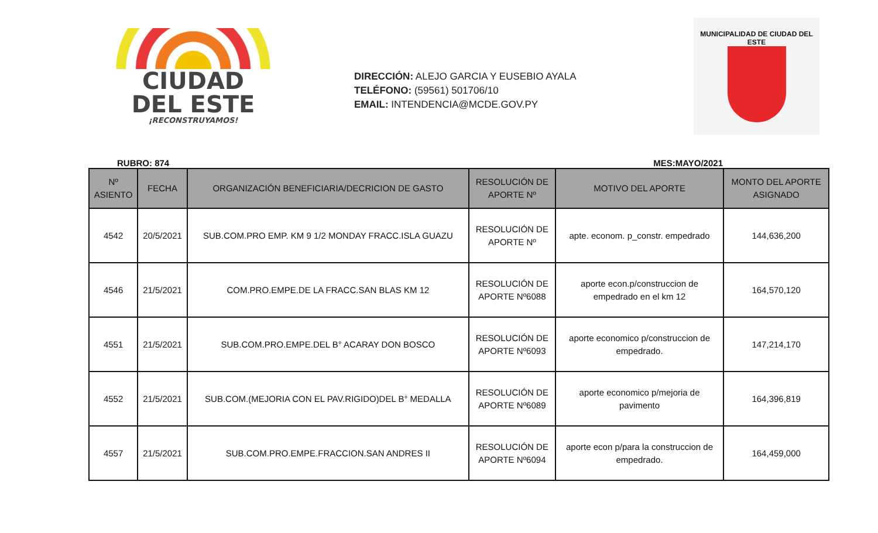CIUDAD
DEL ESTE
¡RECONSTRUYAMOS!
DIRECCIÓN: ALEJO GARCIA Y EUSEBIO AYALA
TELÉFONO: (59561) 501706/10
EMAIL: INTENDENCIA@MCDE.GOV.PY
MUNICIPALIDAD DE CIUDAD DEL ESTE
RUBRO: 874 MES:MAYO/2021
| Nº ASIENTO | FECHA | ORGANIZACIÓN BENEFICIARIA/DECRICION DE GASTO | RESOLUCIÓN DE APORTE Nº | MOTIVO DEL APORTE | MONTO DEL APORTE ASIGNADO |
| --- | --- | --- | --- | --- | --- |
| 4542 | 20/5/2021 | SUB.COM.PRO EMP. KM 9 1/2 MONDAY FRACC.ISLA GUAZU | RESOLUCIÓN DE APORTE Nº | apte. econom. p_constr. empedrado | 144,636,200 |
| 4546 | 21/5/2021 | COM.PRO.EMPE.DE LA FRACC.SAN BLAS KM 12 | RESOLUCIÓN DE APORTE Nº6088 | aporte econ.p/construccion de empedrado en el km 12 | 164,570,120 |
| 4551 | 21/5/2021 | SUB.COM.PRO.EMPE.DEL B° ACARAY DON BOSCO | RESOLUCIÓN DE APORTE Nº6093 | aporte economico p/construccion de empedrado. | 147,214,170 |
| 4552 | 21/5/2021 | SUB.COM.(MEJORIA CON EL PAV.RIGIDO)DEL B° MEDALLA | RESOLUCIÓN DE APORTE Nº6089 | aporte economico p/mejoria de pavimento | 164,396,819 |
| 4557 | 21/5/2021 | SUB.COM.PRO.EMPE.FRACCION.SAN ANDRES II | RESOLUCIÓN DE APORTE Nº6094 | aporte econ p/para la construccion de empedrado. | 164,459,000 |